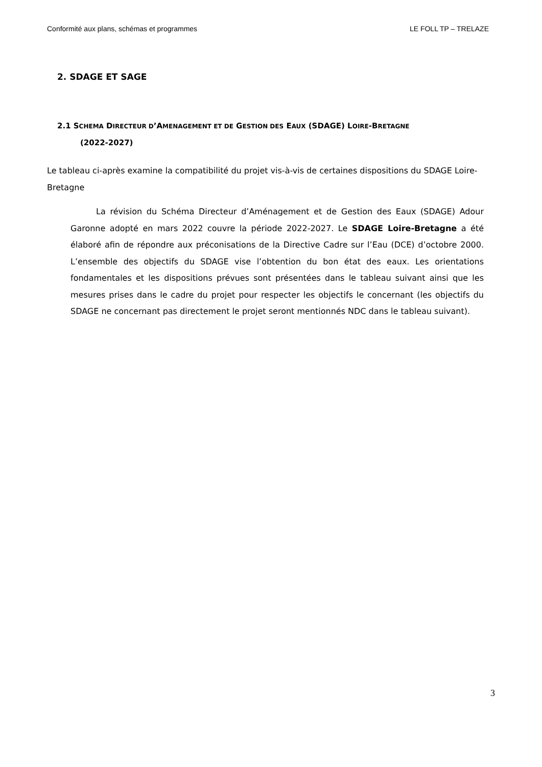Conformité aux plans, schémas et programmes LE FOLL TP – TRELAZE
2. SDAGE ET SAGE
2.1 SCHEMA DIRECTEUR D’AMENAGEMENT ET DE GESTION DES EAUX (SDAGE) LOIRE-BRETAGNE
(2022-2027)
Le tableau ci-après examine la compatibilité du projet vis-à-vis de certaines dispositions du SDAGE Loire-Bretagne
La révision du Schéma Directeur d’Aménagement et de Gestion des Eaux (SDAGE) Adour Garonne adopté en mars 2022 couvre la période 2022-2027. Le SDAGE Loire-Bretagne a été élaboré afin de répondre aux préconisations de la Directive Cadre sur l’Eau (DCE) d’octobre 2000. L’ensemble des objectifs du SDAGE vise l’obtention du bon état des eaux. Les orientations fondamentales et les dispositions prévues sont présentées dans le tableau suivant ainsi que les mesures prises dans le cadre du projet pour respecter les objectifs le concernant (les objectifs du SDAGE ne concernant pas directement le projet seront mentionnés NDC dans le tableau suivant).
3